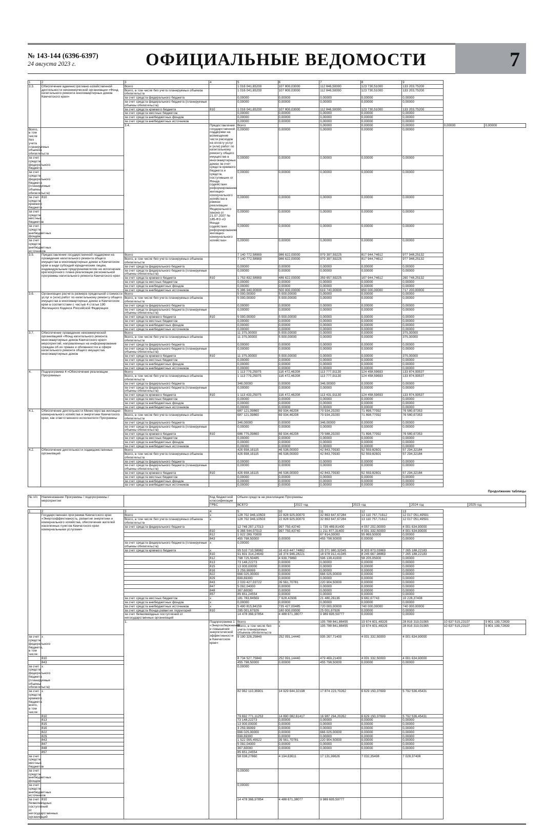№ 143-144 (6396-6397)
24 августа 2023 г.
ОФИЦИАЛЬНЫЕ ВЕДОМОСТИ
7
| 1 | 2 | 3 | 4 | 5 | 6 | 7 | 8 | 9 | | |
| 3.3. | Обеспечение административно-хозяйственной деятельности некоммерческой организации «Фонд капитального ремонта многоквартирных домов Камчатского края» | Всего | | 1 016 041,65200 | 107 800,03000 | 112 846,50000 | 123 730,51000 | 133 203,75200 | | |
| | | Всего, в том числе без учета планируемых объемов обязательств | | 1 016 041,65200 | 107 800,03000 | 112 846,50000 | 123 730,51000 | 133 203,75200 | | |
| | | за счет средств федерального бюджета | | 0,00000 | 0,00000 | 0,00000 | 0,00000 | 0,00000 | | |
| | | за счет средств федерального бюджета (планируемые объемы обязательств) | | 0,00000 | 0,00000 | 0,00000 | 0,00000 | 0,00000 | | |
| | | за счет средств краевого бюджета | 810 | 1 016 041,65200 | 107 800,03000 | 112 846,50000 | 123 730,51000 | 133 203,75200 | | |
| | | за счет средств местных бюджетов | | 0,00000 | 0,00000 | 0,00000 | 0,00000 | 0,00000 | | |
| | | за счет средств внебюджетных фондов | | 0,00000 | 0,00000 | 0,00000 | 0,00000 | 0,00000 | | |
| | | за счет средств внебюджетных источников | | 0,00000 | 0,00000 | 0,00000 | 0,00000 | 0,00000 | | |
| | | 3.4. | Предоставление государственной поддержки на возмещение части расходов на оплату услуг и (или) работ по капитальному ремонту общего имущества в многоквартирных домах за счет средств краевого бюджета и средств, поступивших от Фонда содействия реформированию жилищно-коммунального хозяйства в рамках реализации Федерального закона от 21.07.2007 № 185-ФЗ «О Фонде содействия реформированию жилищно-коммунального хозяйства» | Всего | | 0,00000 | 0,00000 | 0,00000 | 0,00000 | 0,00000 |
| Всего, в том числе без учета планируемых объемов обязательств | | | | 0,00000 | 0,00000 | 0,00000 | 0,00000 | 0,00000 | | |
| за счет средств федерального бюджета | | | | 0,00000 | 0,00000 | 0,00000 | 0,00000 | 0,00000 | | |
| за счет средств федерального бюджета (планируемые объемы обязательств) | | | | 0,00000 | 0,00000 | 0,00000 | 0,00000 | 0,00000 | | |
| за счет средств краевого бюджета | 810 | | | 0,00000 | 0,00000 | 0,00000 | 0,00000 | 0,00000 | | |
| за счет средств местных бюджетов | | | | 0,00000 | 0,00000 | 0,00000 | 0,00000 | 0,00000 | | |
| за счет средств внебюджетных фондов | | | | 0,00000 | 0,00000 | 0,00000 | 0,00000 | 0,00000 | | |
| за счет средств внебюджетных источников | | | | 0,00000 | 0,00000 | 0,00000 | 0,00000 | 0,00000 | | |
| 3.5. | Предоставление государственной поддержки на проведение капитального ремонта общего имущества в многоквартирных домах в Камчатском крае в виде субсидий юридическим лицам, индивидуальным предпринимателям на исполнение краткосрочного плана реализации региональной программы капитального ремонта Камчатского края | Всего | | 7 140 772,58969 | 986 622,00000 | 979 397,59225 | 817 944,74612 | 977 948,25132 | | |
| | | Всего, в том числе без учета планируемых объемов обязательств | | 7 140 772,58969 | 986 622,00000 | 979 397,59225 | 817 944,74612 | 977 948,25132 | | |
| | | за счет средств федерального бюджета | | 0,00000 | 0,00000 | 0,00000 | 0,00000 | 0,00000 | | |
| | | за счет средств федерального бюджета (планируемые объемы обязательств) | | 0,00000 | 0,00000 | 0,00000 | 0,00000 | 0,00000 | | |
| | | за счет средств краевого бюджета | 810 | 1 753 832,58969 | 486 622,00000 | 359 657,59225 | 167 944,74612 | 260 748,25132 | | |
| | | за счет средств местных бюджетов | | 0,00000 | 0,00000 | 0,00000 | 0,00000 | 0,00000 | | |
| | | за счет средств внебюджетных фондов | | 0,00000 | 0,00000 | 0,00000 | 0,00000 | 0,00000 | | |
| | | за счет средств внебюджетных источников | | 5 386 940,00000 | 500 000,00000 | 619 740,00000 | 650 000,00000 | 717 200,00000 | | |
| 3.6. | Организация расчета размера предельной стоимости услуг и (или) работ по капитальному ремонту общего имущества в многоквартирных домах в Камчатском крае в соответствии с частью 4 статьи 190 Жилищного Кодекса Российской Федерации | Всего | | 5 000,00000 | 5 000,00000 | 0,00000 | 0,00000 | 0,00000 | | |
| | | Всего, в том числе без учета планируемых объемов обязательств | | 5 000,00000 | 5 000,00000 | 0,00000 | 0,00000 | 0,00000 | | |
| | | за счет средств федерального бюджета | | 0,00000 | 0,00000 | 0,00000 | 0,00000 | 0,00000 | | |
| | | за счет средств федерального бюджета (планируемые объемы обязательств) | | 0,00000 | 0,00000 | 0,00000 | 0,00000 | 0,00000 | | |
| | | за счет средств краевого бюджета | 810 | 5 000,00000 | 5 000,00000 | 0,00000 | 0,00000 | 0,00000 | | |
| | | за счет средств местных бюджетов | | 0,00000 | 0,00000 | 0,00000 | 0,00000 | 0,00000 | | |
| | | за счет средств внебюджетных фондов | | 0,00000 | 0,00000 | 0,00000 | 0,00000 | 0,00000 | | |
| | | за счет средств внебюджетных источников | | 0,00000 | 0,00000 | 0,00000 | 0,00000 | 0,00000 | | |
| 3.7. | Обеспечение проведения некоммерческой организацией «Фонд капитального ремонта многоквартирных домов Камчатского края» мероприятий, направленных на информирование граждан об их правах и обязанностях в сфере капитального ремонта общего имущества многоквартирных домов | Всего | | 11 375,00000 | 5 000,00000 | 0,00000 | 0,00000 | 375,00000 | | |
| | | Всего, в том числе без учета планируемых объемов обязательств | | 11 375,00000 | 5 000,00000 | 0,00000 | 0,00000 | 375,00000 | | |
| | | за счет средств федерального бюджета | | 0,00000 | 0,00000 | 0,00000 | 0,00000 | 0,00000 | | |
| | | за счет средств федерального бюджета (планируемые объемы обязательств) | | 0,00000 | 0,00000 | 0,00000 | 0,00000 | 0,00000 | | |
| | | за счет средств краевого бюджета | 810 | 11 375,00000 | 5 000,00000 | 0,00000 | 0,00000 | 375,00000 | | |
| | | за счет средств местных бюджетов | | 0,00000 | 0,00000 | 0,00000 | 0,00000 | 0,00000 | | |
| | | за счет средств внебюджетных фондов | | 0,00000 | 0,00000 | 0,00000 | 0,00000 | 0,00000 | | |
| | | за счет средств внебюджетных источников | | 0,00000 | 0,00000 | 0,00000 | 0,00000 | 0,00000 | | |
| 4. | Подпрограмма 4 «Обеспечение реализации Программы» | Всего | | 1 113 779,25975 | 116 472,46208 | 113 777,91130 | 124 458,59693 | 133 874,99537 | | |
| | | Всего, в том числе без учета планируемых объемов обязательств | | 1 113 779,25975 | 116 472,46208 | 113 777,91130 | 124 458,59693 | 133 874,99537 | | |
| | | за счет средств федерального бюджета | | 346,00000 | 0,00000 | 346,00000 | 0,00000 | 0,00000 | | |
| | | за счет средств федерального бюджета (планируемые объемы обязательств) | | 0,00000 | 0,00000 | 0,00000 | 0,00000 | 0,00000 | | |
| | | за счет средств краевого бюджета | 810 | 1 113 433,25975 | 116 472,46208 | 113 431,91130 | 124 458,59693 | 133 874,99537 | | |
| | | за счет средств местных бюджетов | | 0,00000 | 0,00000 | 0,00000 | 0,00000 | 0,00000 | | |
| | | за счет средств внебюджетных фондов | | 0,00000 | 0,00000 | 0,00000 | 0,00000 | 0,00000 | | |
| | | за счет средств внебюджетных источников | | 0,00000 | 0,00000 | 0,00000 | 0,00000 | 0,00000 | | |
| 4.1. | Обеспечение деятельности Министерства жилищно-коммунального хозяйства и энергетики Камчатского края, как ответственного исполнителя Программы | Всего | | 687 121,09860 | 69 934,46208 | 70 934,20200 | 71 898,77092 | 76 580,67353 | | |
| | | Всего, в том числе без учета планируемых объемов обязательств | | 687 121,09860 | 69 934,46208 | 70 934,20200 | 71 898,77092 | 76 580,67353 | | |
| | | за счет средств федерального бюджета | | 346,00000 | 0,00000 | 346,00000 | 0,00000 | 0,00000 | | |
| | | за счет средств федерального бюджета (планируемые объемы обязательств) | | 0,00000 | 0,00000 | 0,00000 | 0,00000 | 0,00000 | | |
| | | за счет средств краевого бюджета | 810 | 686 775,09860 | 69 934,46208 | 70 588,20200 | 71 898,77092 | 76 580,67353 | | |
| | | за счет средств местных бюджетов | | 0,00000 | 0,00000 | 0,00000 | 0,00000 | 0,00000 | | |
| | | за счет средств внебюджетных фондов | | 0,00000 | 0,00000 | 0,00000 | 0,00000 | 0,00000 | | |
| | | за счет средств внебюджетных источников | | 0,00000 | 0,00000 | 0,00000 | 0,00000 | 0,00000 | | |
| 4.2. | Обеспечение деятельности подведомственных организаций | Всего | | 426 658,16115 | 46 538,00000 | 42 843,70930 | 52 559,82601 | 57 294,32184 | | |
| | | Всего, в том числе без учета планируемых объемов обязательств | | 426 658,16115 | 46 538,00000 | 42 843,70930 | 52 559,82601 | 57 294,32184 | | |
| | | за счет средств федерального бюджета | | 0,00000 | 0,00000 | 0,00000 | 0,00000 | 0,00000 | | |
| | | за счет средств федерального бюджета (планируемые объемы обязательств) | | 0,00000 | 0,00000 | 0,00000 | 0,00000 | 0,00000 | | |
| | | за счет средств краевого бюджета | 810 | 426 658,16115 | 46 538,00000 | 42 843,70930 | 52 559,82601 | 57 294,32184 | | |
| | | за счет средств местных бюджетов | | 0,00000 | 0,00000 | 0,00000 | 0,00000 | 0,00000 | | |
| | | за счет средств внебюджетных фондов | | 0,00000 | 0,00000 | 0,00000 | 0,00000 | 0,00000 | | |
| | | за счет средств внебюджетных источников | | 0,00000 | 0,00000 | 0,00000 | 0,00000 | 0,00000 | | |
Продолжение таблицы
| № п/п | Наименование Программы / подпрограммы / мероприятия | | Код бюджетной классификации | Объем средств на реализацию Программы | | | | |
| --- | --- | --- | --- | --- | --- | --- | --- | --- |
| | | | ГРБС | ВСЕГО | 2022 год | 2023 год | 2024 год | 2025 год |
| 1 | 2 | 3 | 4 | 5 | 10 | 11 | 12 | 13 | | |
| | Государственная программа Камчатского края «Энергоэффективность, развитие энергетики и коммунального хозяйства, обеспечение жителей населенных пунктов Камчатского края коммунальными услугами» | Всего | х | 128 702 946,10503 | 22 828 925,00070 | 32 863 647,67284 | 13 110 757,71612 | 12 017 051,49591 | | |
| | | Всего, в том числе без учета планируемых объемов обязательств | х | 128 702 946,10503 | 22 828 925,00070 | 32 863 647,67284 | 13 110 757,71612 | 12 017 051,49591 | | |
| | | за счет средств федерального бюджета | | 12 746 267,17013 | 997 750,43740 | 1 735 489,81400 | 4 057 202,00000 | 4 001 634,90000 | | |
| | | | 810 | 6 366 544,07013 | 997 750,43740 | 1 211 877,31400 | 4 001 332,50000 | 4 001 634,90000 | | |
| | | | 812 | 1 922 289,70000 | | 67 814,00000 | 55 869,50000 | 0,00000 | | |
| | | | 843 | 455 798,50000 | 0,00000 | 455 798,50000 | 0,00000 | 0,00000 | | |
| | | за счет средств федерального бюджета (планируемые объемы обязательств) | х | 0,00000 | | | | | | |
| | | за счет средств краевого бюджета | х | 95 510 710,58982 | 16 419 447,74862 | 20 371 980,32045 | 8 303 873,03869 | 7 265 188,22183 | | |
| | | | 810 | 91 831 314,24649 | 16 374 946,28221 | 18 978 912,41045 | 8 245 667,98869 | 7 265 188,22183 | | |
| | | | 812 | 798 725,50485 | 4 939,75860 | 506 138,41000 | 58 205,05000 | 0,00000 | | |
| | | | 813 | 73 148,22273 | 0,00000 | 0,00000 | 0,00000 | 0,00000 | | |
| | | | 815 | 13 000,00000 | 0,00000 | 0,00000 | 0,00000 | 0,00000 | | |
| | | | 816 | 3 259,99999 | 0,00000 | 0,00000 | 0,00000 | 0,00000 | | |
| | | | 822 | 666 025,00000 | 0,00000 | 666 025,00000 | 0,00000 | 0,00000 | | |
| | | | 829 | 699,69300 | 0,00000 | 0,00000 | 0,00000 | 0,00000 | | |
| | | | 843 | 2 033 427,03722 | 39 561,70781 | 220 904,50000 | 0,00000 | 0,00000 | | |
| | | | 847 | 5 092,04000 | 0,00000 | 0,00000 | 0,00000 | 0,00000 | | |
| | | | 848 | 367,60000 | 0,00000 | 0,00000 | 0,00000 | 0,00000 | | |
| | | | 857 | 85 651,24554 | 0,00000 | 0,00000 | 0,00000 | 0,00000 | | |
| | | за счет средств местных бюджетов | х | 181 783,84569 | 7 628,42906 | 21 480,26136 | 9 682,67743 | 10 228,37408 | | |
| | | за счет средств внебюджетных фондов | х | 0,00000 | 0,00000 | 0,00000 | 0,00000 | 0,00000 | | |
| | | за счет средств внебюджетных источников | х | 5 490 815,84159 | 735 427,00485 | 720 000,00000 | 740 000,00000 | 740 000,00000 | | |
| | | за счет средств Фонда развития территорий | 810 | 295 001,67926 | 180 000,00000 | 25 001,67926 | 0,00000 | 0,00000 | | |
| | | за счет безвозмездных поступлений от негосударственных организаций | | 14 478 366,97854 | 4 488 671,38077 | 9 989 695,59777 | 0,00000 | 0,00000 | | |
| | | 1. | Подпрограмма 1 «Энергосбережение и повышение энергетической эффективности в Камчатском крае» | Всего | х | 105 788 841,88455 | 19 674 601,48326 | 28 816 319,01065 | 10 637 515,23107 | 9 801 199,72839 |
| | | | | Всего, в том числе без учета планируемых объемов обязательств | х | 105 788 841,88455 | 19 674 601,48326 | 28 816 319,01065 | 10 637 515,23107 | 9 801 199,72839 |
| за счет средств федерального бюджета, в том числе: | х | | | 9 190 326,25840 | 252 091,14440 | 935 267,71400 | 4 001 332,50000 | 4 001 634,90000 | | |
| | 810 | | | 8 734 527,75840 | 252 091,14440 | 479 469,21400 | 4 001 332,50000 | 4 001 634,90000 | | |
| | 843 | | | 455 798,50000 | 0,00000 | 455 798,50000 | 0,00000 | 0,00000 | | |
| за счет средств федерального бюджета (планируемые объемы обязательств) | х | | | 0,00000 | | | | | | |
| за счет средств краевого бюджета всего, в том числе: | х | | | 82 062 110,36901 | 14 929 644,32198 | 17 874 223,70262 | 6 629 150,37699 | 5 792 536,45431 | | |
| | 810 | | | 79 692 771,11253 | 14 890 082,61417 | 16 987 294,20262 | 6 629 150,37699 | 5 792 536,45431 | | |
| | 813 | | | 73 148,22273 | 0,00000 | 0,00000 | 0,00000 | 0,00000 | | |
| | 815 | | | 13 000,00000 | 0,00000 | 0,00000 | 0,00000 | 0,00000 | | |
| | 816 | | | 3 259,99999 | 0,00000 | 0,00000 | 0,00000 | 0,00000 | | |
| | 822 | | | 666 025,00000 | 0,00000 | 666 025,00000 | 0,00000 | 0,00000 | | |
| | 829 | | | 699,69300 | 0,00000 | 0,00000 | 0,00000 | 0,00000 | | |
| | 843 | | | 1 522 095,45522 | 39 561,70781 | 220 904,50000 | 0,00000 | 0,00000 | | |
| | 847 | | | 5 092,04000 | 0,00000 | 0,00000 | 0,00000 | 0,00000 | | |
| | 848 | | | 367,60000 | 0,00000 | 0,00000 | 0,00000 | 0,00000 | | |
| | 857 | | | 85 651,24554 | | | | | | |
| за счет средств местных бюджетов | | | | 58 038,27860 | 4 194,63611 | 17 131,99626 | 7 032,35408 | 7 028,37408 | | |
| за счет средств внебюджетных фондов | | | | 0,00000 | | | | | | |
| за счет средств внебюджетных источников | | | | 0,00000 | | | | | | |
| за счет безвозмездных поступлений от негосударственных организаций | 810 | | | 14 478 366,97854 | 4 488 671,38077 | 9 989 695,59777 | | | | |